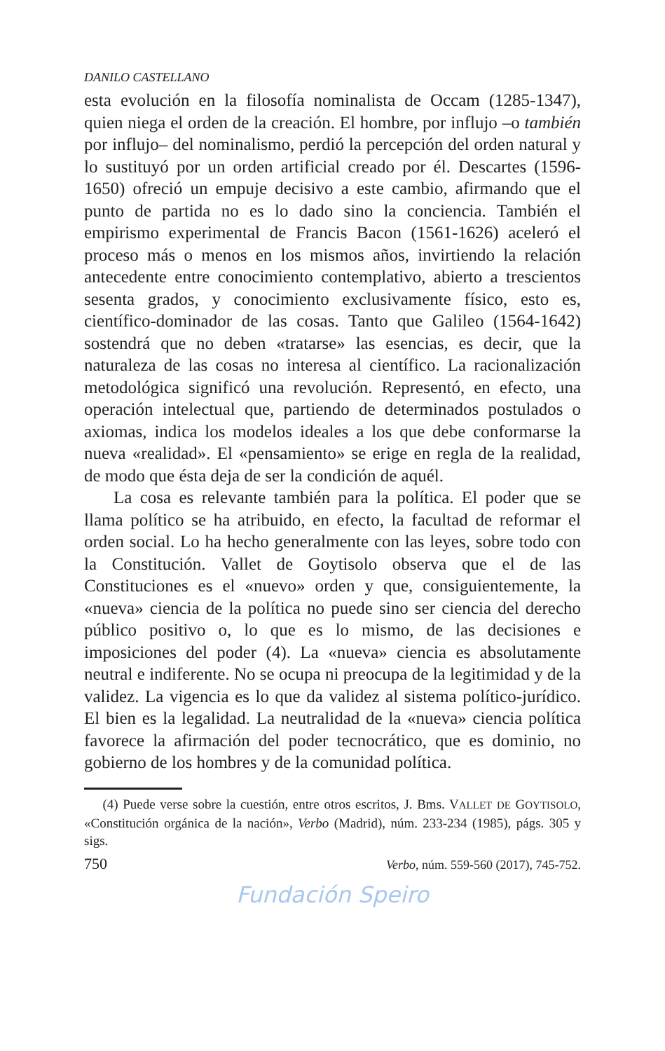DANILO CASTELLANO
esta evolución en la filosofía nominalista de Occam (1285-1347), quien niega el orden de la creación. El hombre, por influjo –o también por influjo– del nominalismo, perdió la percepción del orden natural y lo sustituyó por un orden artificial creado por él. Descartes (1596-1650) ofreció un empuje decisivo a este cambio, afirmando que el punto de partida no es lo dado sino la conciencia. También el empirismo experimental de Francis Bacon (1561-1626) aceleró el proceso más o menos en los mismos años, invirtiendo la relación antecedente entre conocimiento contemplativo, abierto a trescientos sesenta grados, y conocimiento exclusivamente físico, esto es, científico-dominador de las cosas. Tanto que Galileo (1564-1642) sostendrá que no deben «tratarse» las esencias, es decir, que la naturaleza de las cosas no interesa al científico. La racionalización metodológica significó una revolución. Representó, en efecto, una operación intelectual que, partiendo de determinados postulados o axiomas, indica los modelos ideales a los que debe conformarse la nueva «realidad». El «pensamiento» se erige en regla de la realidad, de modo que ésta deja de ser la condición de aquél.
La cosa es relevante también para la política. El poder que se llama político se ha atribuido, en efecto, la facultad de reformar el orden social. Lo ha hecho generalmente con las leyes, sobre todo con la Constitución. Vallet de Goytisolo observa que el de las Constituciones es el «nuevo» orden y que, consiguientemente, la «nueva» ciencia de la política no puede sino ser ciencia del derecho público positivo o, lo que es lo mismo, de las decisiones e imposiciones del poder (4). La «nueva» ciencia es absolutamente neutral e indiferente. No se ocupa ni preocupa de la legitimidad y de la validez. La vigencia es lo que da validez al sistema político-jurídico. El bien es la legalidad. La neutralidad de la «nueva» ciencia política favorece la afirmación del poder tecnocrático, que es dominio, no gobierno de los hombres y de la comunidad política.
(4) Puede verse sobre la cuestión, entre otros escritos, J. Bms. VALLET DE GOYTISOLO, «Constitución orgánica de la nación», Verbo (Madrid), núm. 233-234 (1985), págs. 305 y sigs.
750 Verbo, núm. 559-560 (2017), 745-752.
Fundación Speiro